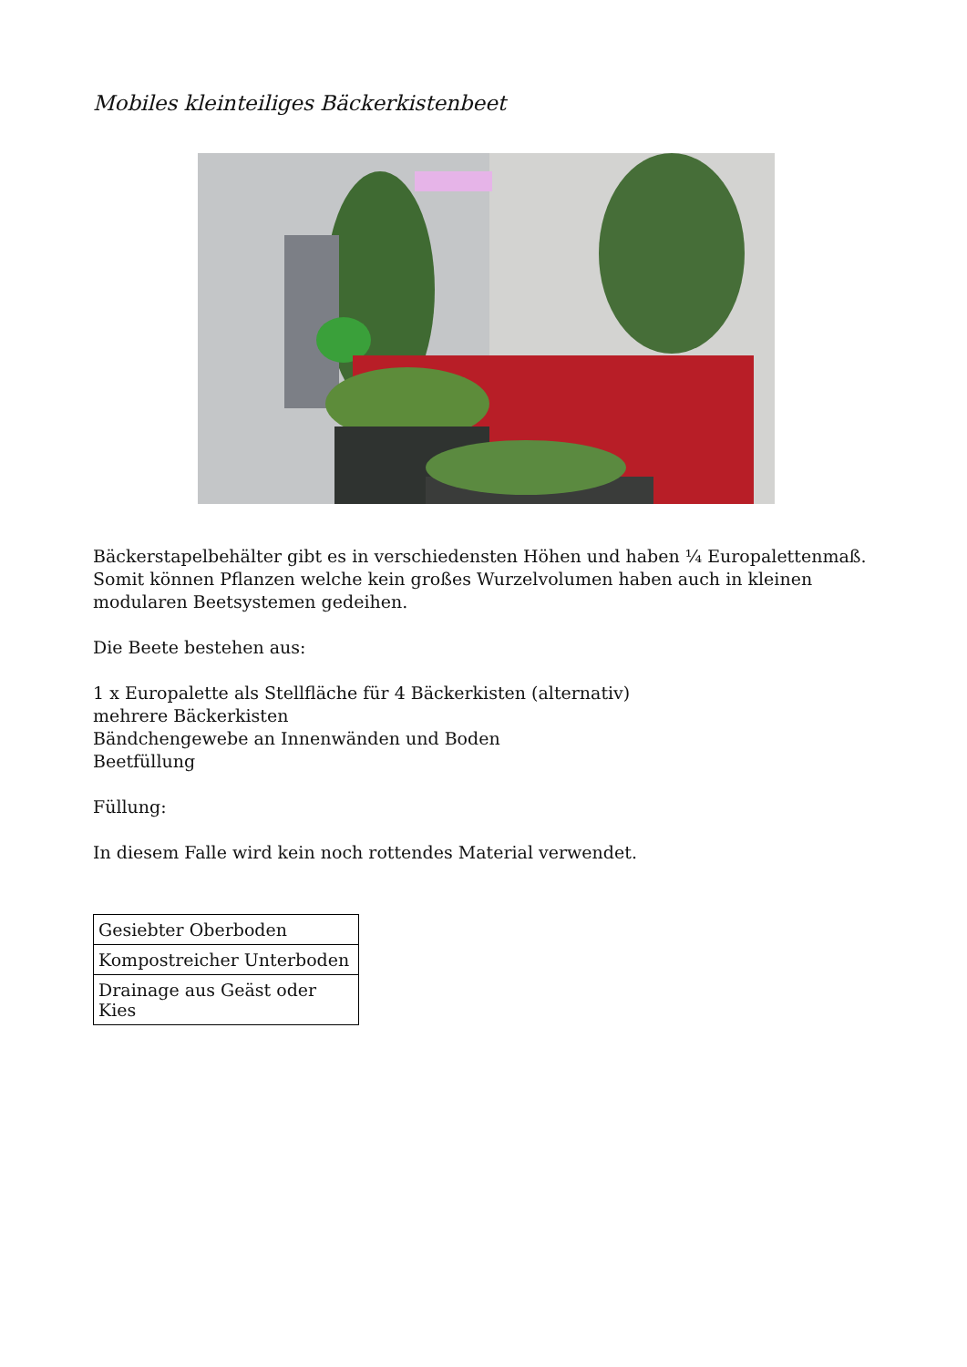Mobiles kleinteiliges Bäckerkistenbeet
Bäckerstapelbehälter gibt es in verschiedensten Höhen und haben ¼ Europalettenmaß.
Somit können Pflanzen welche kein großes Wurzelvolumen haben auch in kleinen modularen Beetsystemen gedeihen.
Die Beete bestehen aus:
1 x Europalette als Stellfläche für 4 Bäckerkisten (alternativ)
mehrere Bäckerkisten
Bändchengewebe an Innenwänden und Boden
Beetfüllung
Füllung:
In diesem Falle wird kein noch rottendes Material verwendet.
| Gesiebter Oberboden |
| Kompostreicher Unterboden |
| Drainage aus Geäst oder Kies |